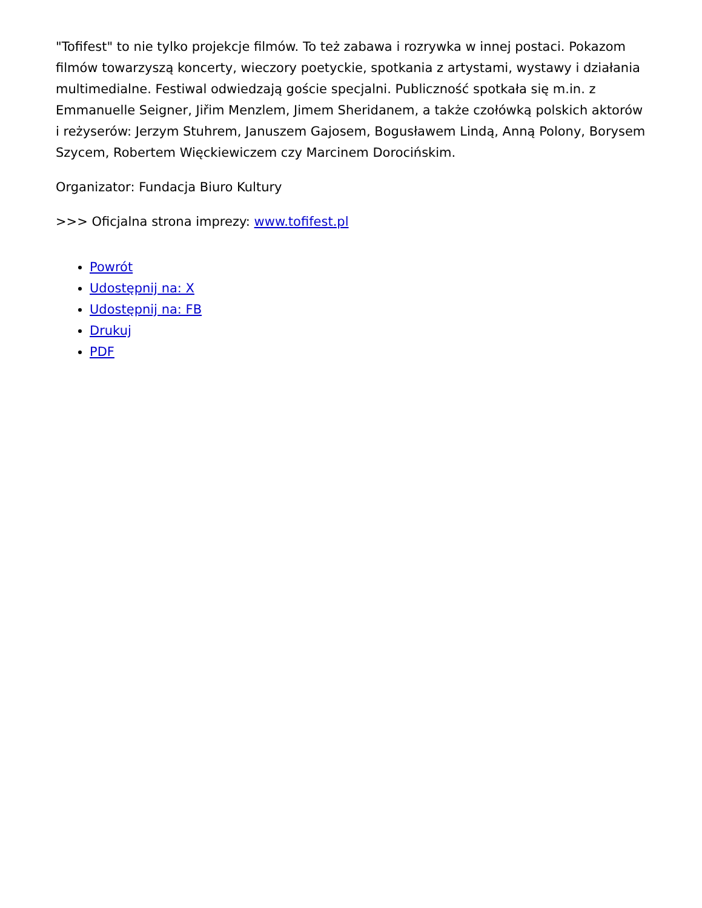"Tofifest" to nie tylko projekcje filmów. To też zabawa i rozrywka w innej postaci. Pokazom filmów towarzyszą koncerty, wieczory poetyckie, spotkania z artystami, wystawy i działania multimedialne. Festiwal odwiedzają goście specjalni. Publiczność spotkała się m.in. z Emmanuelle Seigner, Jiřim Menzlem, Jimem Sheridanem, a także czołówką polskich aktorów i reżyserów: Jerzym Stuhrem, Januszem Gajosem, Bogusławem Lindą, Anną Polony, Borysem Szycem, Robertem Więckiewiczem czy Marcinem Dorocińskim.
Organizator: Fundacja Biuro Kultury
>>> Oficjalna strona imprezy: www.tofifest.pl
Powrót
Udostępnij na: X
Udostępnij na: FB
Drukuj
PDF